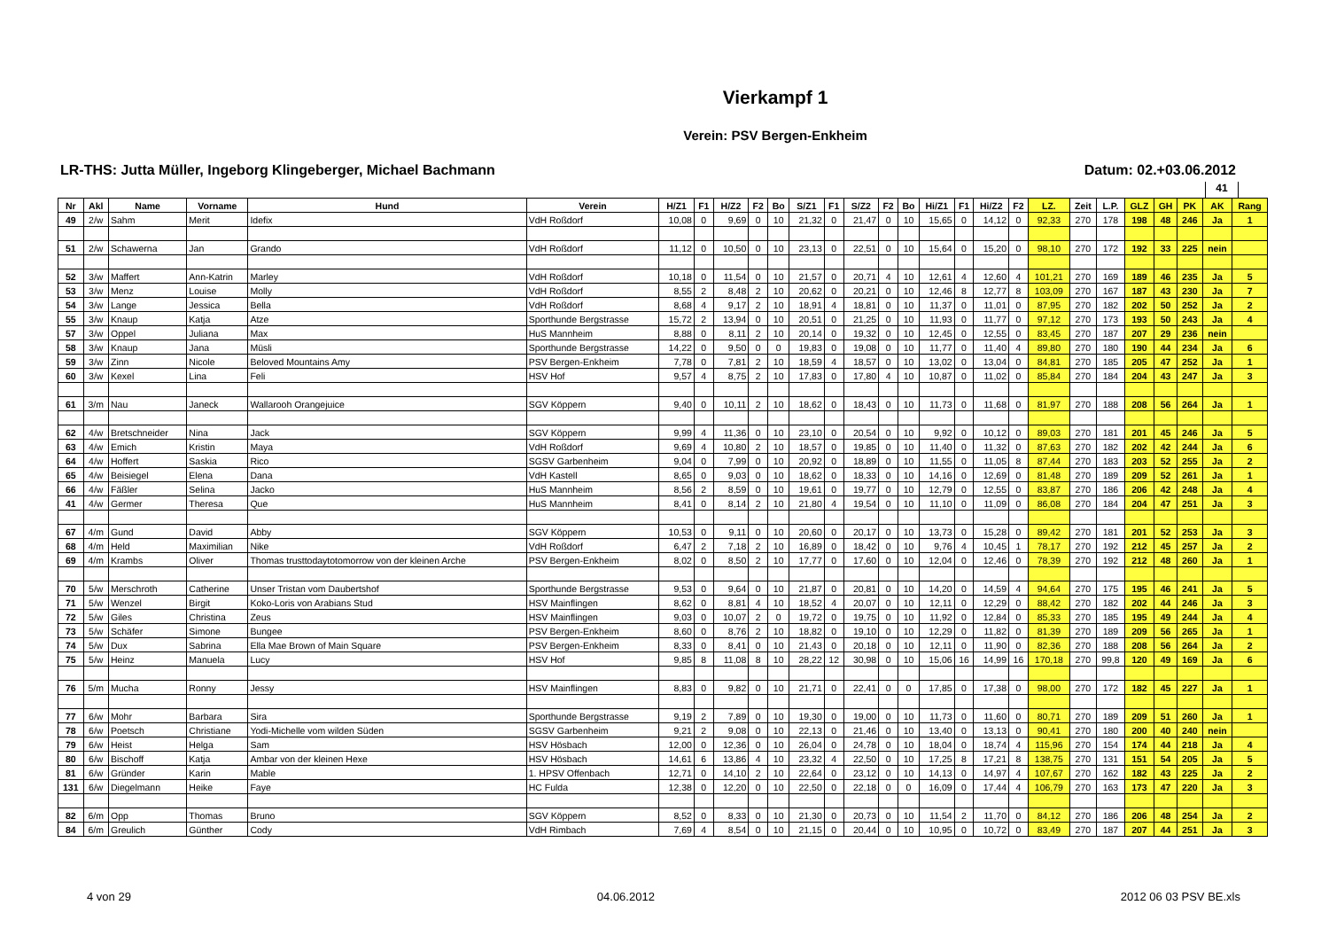Vierkampf 1
Verein: PSV Bergen-Enkheim
LR-THS: Jutta Müller, Ingeborg Klingeberger, Michael Bachmann Datum: 02.+03.06.2012
41
| Nr | Akl | Name | Vorname | Hund | Verein | H/Z1 | F1 | H/Z2 | F2 | Bo | S/Z1 | F1 | S/Z2 | F2 | Bo | Hi/Z1 | F1 | Hi/Z2 | F2 | LZ. | Zeit | L.P. | GLZ | GH | PK | AK | Rang |
| --- | --- | --- | --- | --- | --- | --- | --- | --- | --- | --- | --- | --- | --- | --- | --- | --- | --- | --- | --- | --- | --- | --- | --- | --- | --- | --- | --- |
| 49 | 2/w | Sahm | Merit | Idefix | VdH Roßdorf | 10,08 | 0 | 9,69 | 0 | 10 | 21,32 | 0 | 21,47 | 0 | 10 | 15,65 | 0 | 14,12 | 0 | 92,33 | 270 | 178 | 198 | 48 | 246 | Ja | 1 |
| 51 | 2/w | Schawerna | Jan | Grando | VdH Roßdorf | 11,12 | 0 | 10,50 | 0 | 10 | 23,13 | 0 | 22,51 | 0 | 10 | 15,64 | 0 | 15,20 | 0 | 98,10 | 270 | 172 | 192 | 33 | 225 | nein | |
| 52 | 3/w | Maffert | Ann-Katrin | Marley | VdH Roßdorf | 10,18 | 0 | 11,54 | 0 | 10 | 21,57 | 0 | 20,71 | 4 | 10 | 12,61 | 4 | 12,60 | 4 | 101,21 | 270 | 169 | 189 | 46 | 235 | Ja | 5 |
| 53 | 3/w | Menz | Louise | Molly | VdH Roßdorf | 8,55 | 2 | 8,48 | 2 | 10 | 20,62 | 0 | 20,21 | 0 | 10 | 12,46 | 8 | 12,77 | 8 | 103,09 | 270 | 167 | 187 | 43 | 230 | Ja | 7 |
| 54 | 3/w | Lange | Jessica | Bella | VdH Roßdorf | 8,68 | 4 | 9,17 | 2 | 10 | 18,91 | 4 | 18,81 | 0 | 10 | 11,37 | 0 | 11,01 | 0 | 87,95 | 270 | 182 | 202 | 50 | 252 | Ja | 2 |
| 55 | 3/w | Knaup | Katja | Atze | Sporthunde Bergstrasse | 15,72 | 2 | 13,94 | 0 | 10 | 20,51 | 0 | 21,25 | 0 | 10 | 11,93 | 0 | 11,77 | 0 | 97,12 | 270 | 173 | 193 | 50 | 243 | Ja | 4 |
| 57 | 3/w | Oppel | Juliana | Max | HuS Mannheim | 8,88 | 0 | 8,11 | 2 | 10 | 20,14 | 0 | 19,32 | 0 | 10 | 12,45 | 0 | 12,55 | 0 | 83,45 | 270 | 187 | 207 | 29 | 236 | nein | |
| 58 | 3/w | Knaup | Jana | Müsli | Sporthunde Bergstrasse | 14,22 | 0 | 9,50 | 0 | 0 | 19,83 | 0 | 19,08 | 0 | 10 | 11,77 | 0 | 11,40 | 4 | 89,80 | 270 | 180 | 190 | 44 | 234 | Ja | 6 |
| 59 | 3/w | Zinn | Nicole | Beloved Mountains Amy | PSV Bergen-Enkheim | 7,78 | 0 | 7,81 | 2 | 10 | 18,59 | 4 | 18,57 | 0 | 10 | 13,02 | 0 | 13,04 | 0 | 84,81 | 270 | 185 | 205 | 47 | 252 | Ja | 1 |
| 60 | 3/w | Kexel | Lina | Feli | HSV Hof | 9,57 | 4 | 8,75 | 2 | 10 | 17,83 | 0 | 17,80 | 4 | 10 | 10,87 | 0 | 11,02 | 0 | 85,84 | 270 | 184 | 204 | 43 | 247 | Ja | 3 |
| 61 | 3/m | Nau | Janeck | Wallarooh Orangejuice | SGV Köppern | 9,40 | 0 | 10,11 | 2 | 10 | 18,62 | 0 | 18,43 | 0 | 10 | 11,73 | 0 | 11,68 | 0 | 81,97 | 270 | 188 | 208 | 56 | 264 | Ja | 1 |
| 62 | 4/w | Bretschneider | Nina | Jack | SGV Köppern | 9,99 | 4 | 11,36 | 0 | 10 | 23,10 | 0 | 20,54 | 0 | 10 | 9,92 | 0 | 10,12 | 0 | 89,03 | 270 | 181 | 201 | 45 | 246 | Ja | 5 |
| 63 | 4/w | Emich | Kristin | Maya | VdH Roßdorf | 9,69 | 4 | 10,80 | 2 | 10 | 18,57 | 0 | 19,85 | 0 | 10 | 11,40 | 0 | 11,32 | 0 | 87,63 | 270 | 182 | 202 | 42 | 244 | Ja | 6 |
| 64 | 4/w | Hoffert | Saskia | Rico | SGSV Garbenheim | 9,04 | 0 | 7,99 | 0 | 10 | 20,92 | 0 | 18,89 | 0 | 10 | 11,55 | 0 | 11,05 | 8 | 87,44 | 270 | 183 | 203 | 52 | 255 | Ja | 2 |
| 65 | 4/w | Beisiegel | Elena | Dana | VdH Kastell | 8,65 | 0 | 9,03 | 0 | 10 | 18,62 | 0 | 18,33 | 0 | 10 | 14,16 | 0 | 12,69 | 0 | 81,48 | 270 | 189 | 209 | 52 | 261 | Ja | 1 |
| 66 | 4/w | Fäßler | Selina | Jacko | HuS Mannheim | 8,56 | 2 | 8,59 | 0 | 10 | 19,61 | 0 | 19,77 | 0 | 10 | 12,79 | 0 | 12,55 | 0 | 83,87 | 270 | 186 | 206 | 42 | 248 | Ja | 4 |
| 41 | 4/w | Germer | Theresa | Que | HuS Mannheim | 8,41 | 0 | 8,14 | 2 | 10 | 21,80 | 4 | 19,54 | 0 | 10 | 11,10 | 0 | 11,09 | 0 | 86,08 | 270 | 184 | 204 | 47 | 251 | Ja | 3 |
| 67 | 4/m | Gund | David | Abby | SGV Köppern | 10,53 | 0 | 9,11 | 0 | 10 | 20,60 | 0 | 20,17 | 0 | 10 | 13,73 | 0 | 15,28 | 0 | 89,42 | 270 | 181 | 201 | 52 | 253 | Ja | 3 |
| 68 | 4/m | Held | Maximilian | Nike | VdH Roßdorf | 6,47 | 2 | 7,18 | 2 | 10 | 16,89 | 0 | 18,42 | 0 | 10 | 9,76 | 4 | 10,45 | 1 | 78,17 | 270 | 192 | 212 | 45 | 257 | Ja | 2 |
| 69 | 4/m | Krambs | Oliver | Thomas trusttodaytotomorrow von der kleinen Arche | PSV Bergen-Enkheim | 8,02 | 0 | 8,50 | 2 | 10 | 17,77 | 0 | 17,60 | 0 | 10 | 12,04 | 0 | 12,46 | 0 | 78,39 | 270 | 192 | 212 | 48 | 260 | Ja | 1 |
| 70 | 5/w | Merschroth | Catherine | Unser Tristan vom Daubertshof | Sporthunde Bergstrasse | 9,53 | 0 | 9,64 | 0 | 10 | 21,87 | 0 | 20,81 | 0 | 10 | 14,20 | 0 | 14,59 | 4 | 94,64 | 270 | 175 | 195 | 46 | 241 | Ja | 5 |
| 71 | 5/w | Wenzel | Birgit | Koko-Loris von Arabians Stud | HSV Mainflingen | 8,62 | 0 | 8,81 | 4 | 10 | 18,52 | 4 | 20,07 | 0 | 10 | 12,11 | 0 | 12,29 | 0 | 88,42 | 270 | 182 | 202 | 44 | 246 | Ja | 3 |
| 72 | 5/w | Giles | Christina | Zeus | HSV Mainflingen | 9,03 | 0 | 10,07 | 2 | 0 | 19,72 | 0 | 19,75 | 0 | 10 | 11,92 | 0 | 12,84 | 0 | 85,33 | 270 | 185 | 195 | 49 | 244 | Ja | 4 |
| 73 | 5/w | Schäfer | Simone | Bungee | PSV Bergen-Enkheim | 8,60 | 0 | 8,76 | 2 | 10 | 18,82 | 0 | 19,10 | 0 | 10 | 12,29 | 0 | 11,82 | 0 | 81,39 | 270 | 189 | 209 | 56 | 265 | Ja | 1 |
| 74 | 5/w | Dux | Sabrina | Ella Mae Brown of Main Square | PSV Bergen-Enkheim | 8,33 | 0 | 8,41 | 0 | 10 | 21,43 | 0 | 20,18 | 0 | 10 | 12,11 | 0 | 11,90 | 0 | 82,36 | 270 | 188 | 208 | 56 | 264 | Ja | 2 |
| 75 | 5/w | Heinz | Manuela | Lucy | HSV Hof | 9,85 | 8 | 11,08 | 8 | 10 | 28,22 | 12 | 30,98 | 0 | 10 | 15,06 | 16 | 14,99 | 16 | 170,18 | 270 | 99,8 | 120 | 49 | 169 | Ja | 6 |
| 76 | 5/m | Mucha | Ronny | Jessy | HSV Mainflingen | 8,83 | 0 | 9,82 | 0 | 10 | 21,71 | 0 | 22,41 | 0 | 0 | 17,85 | 0 | 17,38 | 0 | 98,00 | 270 | 172 | 182 | 45 | 227 | Ja | 1 |
| 77 | 6/w | Mohr | Barbara | Sira | Sporthunde Bergstrasse | 9,19 | 2 | 7,89 | 0 | 10 | 19,30 | 0 | 19,00 | 0 | 10 | 11,73 | 0 | 11,60 | 0 | 80,71 | 270 | 189 | 209 | 51 | 260 | Ja | 1 |
| 78 | 6/w | Poetsch | Christiane | Yodi-Michelle vom wilden Süden | SGSV Garbenheim | 9,21 | 2 | 9,08 | 0 | 10 | 22,13 | 0 | 21,46 | 0 | 10 | 13,40 | 0 | 13,13 | 0 | 90,41 | 270 | 180 | 200 | 40 | 240 | nein | |
| 79 | 6/w | Heist | Helga | Sam | HSV Hösbach | 12,00 | 0 | 12,36 | 0 | 10 | 26,04 | 0 | 24,78 | 0 | 10 | 18,04 | 0 | 18,74 | 4 | 115,96 | 270 | 154 | 174 | 44 | 218 | Ja | 4 |
| 80 | 6/w | Bischoff | Katja | Ambar von der kleinen Hexe | HSV Hösbach | 14,61 | 6 | 13,86 | 4 | 10 | 23,32 | 4 | 22,50 | 0 | 10 | 17,25 | 8 | 17,21 | 8 | 138,75 | 270 | 131 | 151 | 54 | 205 | Ja | 5 |
| 81 | 6/w | Gründer | Karin | Mable | 1. HPSV Offenbach | 12,71 | 0 | 14,10 | 2 | 10 | 22,64 | 0 | 23,12 | 0 | 10 | 14,13 | 0 | 14,97 | 4 | 107,67 | 270 | 162 | 182 | 43 | 225 | Ja | 2 |
| 131 | 6/w | Diegelmann | Heike | Faye | HC Fulda | 12,38 | 0 | 12,20 | 0 | 10 | 22,50 | 0 | 22,18 | 0 | 0 | 16,09 | 0 | 17,44 | 4 | 106,79 | 270 | 163 | 173 | 47 | 220 | Ja | 3 |
| 82 | 6/m | Opp | Thomas | Bruno | SGV Köppern | 8,52 | 0 | 8,33 | 0 | 10 | 21,30 | 0 | 20,73 | 0 | 10 | 11,54 | 2 | 11,70 | 0 | 84,12 | 270 | 186 | 206 | 48 | 254 | Ja | 2 |
| 84 | 6/m | Greulich | Günther | Cody | VdH Rimbach | 7,69 | 4 | 8,54 | 0 | 10 | 21,15 | 0 | 20,44 | 0 | 10 | 10,95 | 0 | 10,72 | 0 | 83,49 | 270 | 187 | 207 | 44 | 251 | Ja | 3 |
4 von 29 04.06.2012 2012 06 03 PSV BE.xls